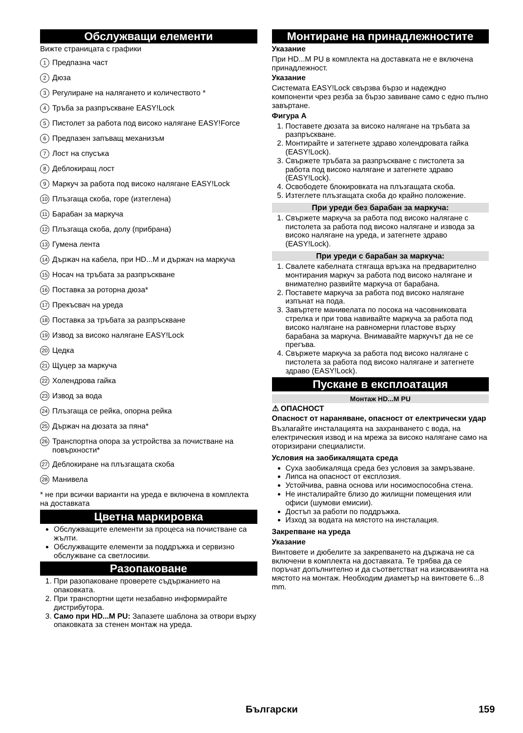Обслужващи елементи
Вижте страницата с графики
1 Предпазна част
2 Дюза
3 Регулиране на налягането и количеството *
4 Тръба за разпръскване EASY!Lock
5 Пистолет за работа под високо налягане EASY!Force
6 Предпазен запъващ механизъм
7 Лост на спусъка
8 Деблокиращ лост
9 Маркуч за работа под високо налягане EASY!Lock
10 Плъзгаща скоба, горе (изтеглена)
11 Барабан за маркуча
12 Плъзгаща скоба, долу (прибрана)
13 Гумена лента
14 Държач на кабела, при HD...M и държач на маркуча
15 Носач на тръбата за разпръскване
16 Поставка за роторна дюза*
17 Прекъсвач на уреда
18 Поставка за тръбата за разпръскване
19 Извод за високо налягане EASY!Lock
20 Цедка
21 Щуцер за маркуча
22 Холендрова гайка
23 Извод за вода
24 Плъзгаща се рейка, опорна рейка
25 Държач на дюзата за пяна*
26 Транспортна опора за устройства за почистване на повърхности*
27 Деблокиране на плъзгащата скоба
28 Манивела
* не при всички варианти на уреда е включена в комплекта на доставката
Цветна маркировка
Обслужващите елементи за процеса на почистване са жълти.
Обслужващите елементи за поддръжка и сервизно обслужване са светлосиви.
Разопаковане
1. При разопаковане проверете съдържанието на опаковката.
2. При транспортни щети незабавно информирайте дистрибутора.
3. Само при HD...M PU: Запазете шаблона за отвори върху опаковката за стенен монтаж на уреда.
Монтиране на принадлежностите
Указание
При HD...M PU в комплекта на доставката не е включена принадлежност.
Указание
Системата EASY!Lock свързва бързо и надеждно компоненти чрез резба за бързо завиване само с едно пълно завъртане.
Фигура A
1. Поставете дюзата за високо налягане на тръбата за разпръскване.
2. Монтирайте и затегнете здраво холендровата гайка (EASY!Lock).
3. Свържете тръбата за разпръскване с пистолета за работа под високо налягане и затегнете здраво (EASY!Lock).
4. Освободете блокировката на плъзгащата скоба.
5. Изтеглете плъзгащата скоба до крайно положение.
При уреди без барабан за маркуча:
1. Свържете маркуча за работа под високо налягане с пистолета за работа под високо налягане и извода за високо налягане на уреда, и затегнете здраво (EASY!Lock).
При уреди с барабан за маркуча:
1. Свалете кабелната стягаща връзка на предварително монтирания маркуч за работа под високо налягане и внимателно развийте маркуча от барабана.
2. Поставете маркуча за работа под високо налягане изпънат на пода.
3. Завъртете манивелата по посока на часовниковата стрелка и при това навивайте маркуча за работа под високо налягане на равномерни пластове върху барабана за маркуча. Внимавайте маркучът да не се прегъва.
4. Свържете маркуча за работа под високо налягане с пистолета за работа под високо налягане и затегнете здраво (EASY!Lock).
Пускане в експлоатация
Монтаж HD...M PU
⚠ ОПАСНОСТ
Опасност от нараняване, опасност от електрически удар
Възлагайте инсталацията на захранването с вода, на електрическия извод и на мрежа за високо налягане само на оторизирани специалисти.
Условия на заобикалящата среда
Суха заобикаляща среда без условия за замръзване.
Липса на опасност от експлозия.
Устойчива, равна основа или носимоспособна стена.
Не инсталирайте близо до жилищни помещения или офиси (шумови емисии).
Достъп за работи по поддръжка.
Изход за водата на мястото на инсталация.
Закрепване на уреда
Указание
Винтовете и дюбелите за закрепването на държача не са включени в комплекта на доставката. Те трябва да се поръчат допълнително и да съответстват на изискванията на мястото на монтаж. Необходим диаметър на винтовете 6...8 mm.
Български 159